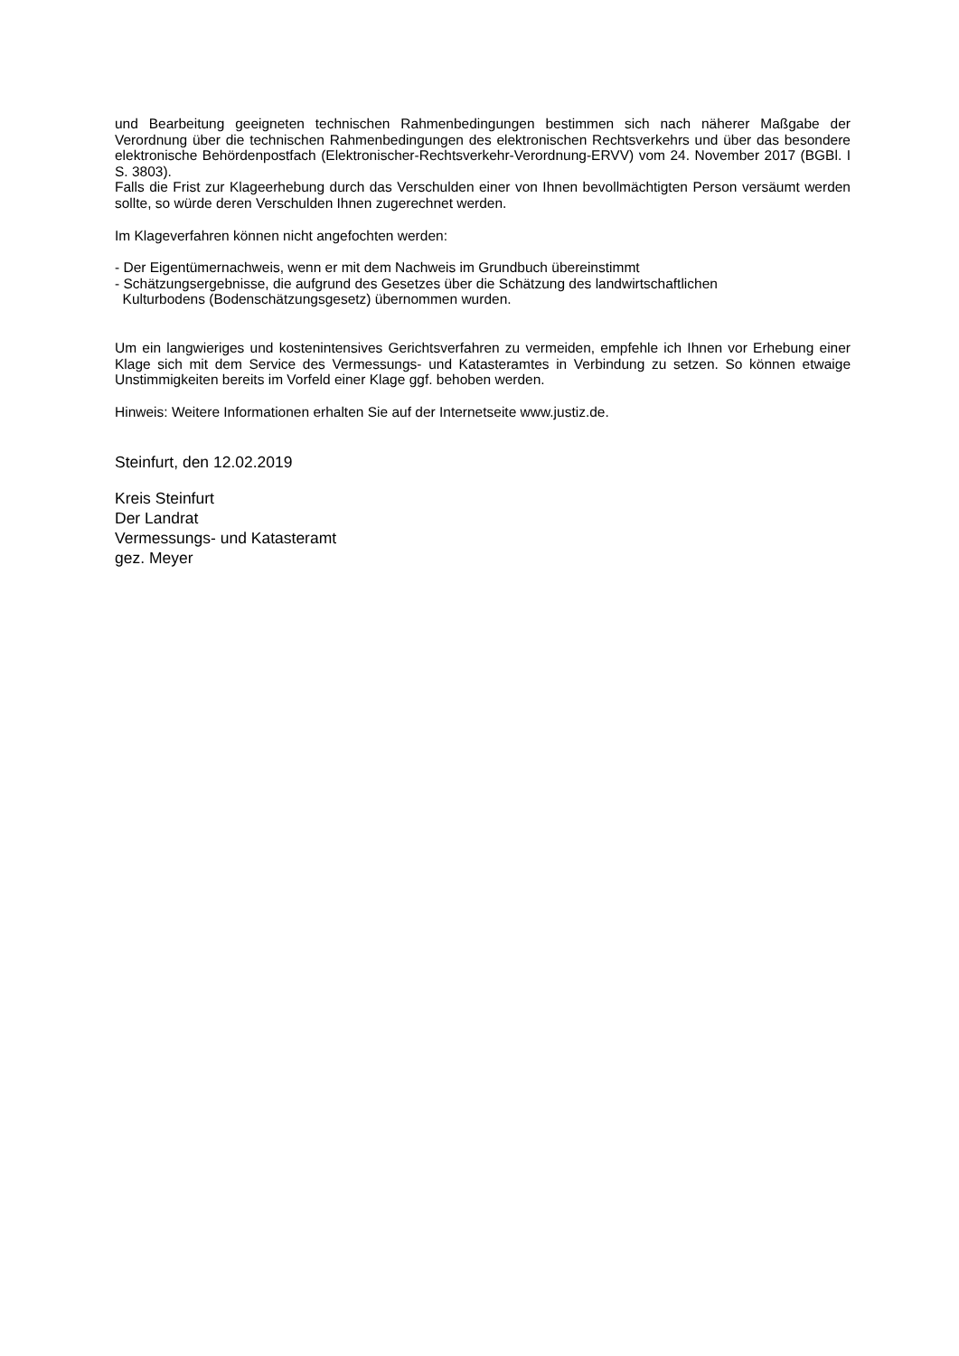und Bearbeitung geeigneten technischen Rahmenbedingungen bestimmen sich nach näherer Maßgabe der Verordnung über die technischen Rahmenbedingungen des elektronischen Rechtsverkehrs und über das besondere elektronische Behördenpostfach (Elektronischer-Rechtsverkehr-Verordnung-ERVV) vom 24. November 2017 (BGBl. I S. 3803).
Falls die Frist zur Klageerhebung durch das Verschulden einer von Ihnen bevollmächtigten Person versäumt werden sollte, so würde deren Verschulden Ihnen zugerechnet werden.
Im Klageverfahren können nicht angefochten werden:
- Der Eigentümernachweis, wenn er mit dem Nachweis im Grundbuch übereinstimmt
- Schätzungsergebnisse, die aufgrund des Gesetzes über die Schätzung des landwirtschaftlichen
Kulturbodens (Bodenschätzungsgesetz) übernommen wurden.
Um ein langwieriges und kostenintensives Gerichtsverfahren zu vermeiden, empfehle ich Ihnen vor Erhebung einer Klage sich mit dem Service des Vermessungs- und Katasteramtes in Verbindung zu setzen. So können etwaige Unstimmigkeiten bereits im Vorfeld einer Klage ggf. behoben werden.
Hinweis: Weitere Informationen erhalten Sie auf der Internetseite www.justiz.de.
Steinfurt, den 12.02.2019
Kreis Steinfurt
Der Landrat
Vermessungs- und Katasteramt
gez. Meyer